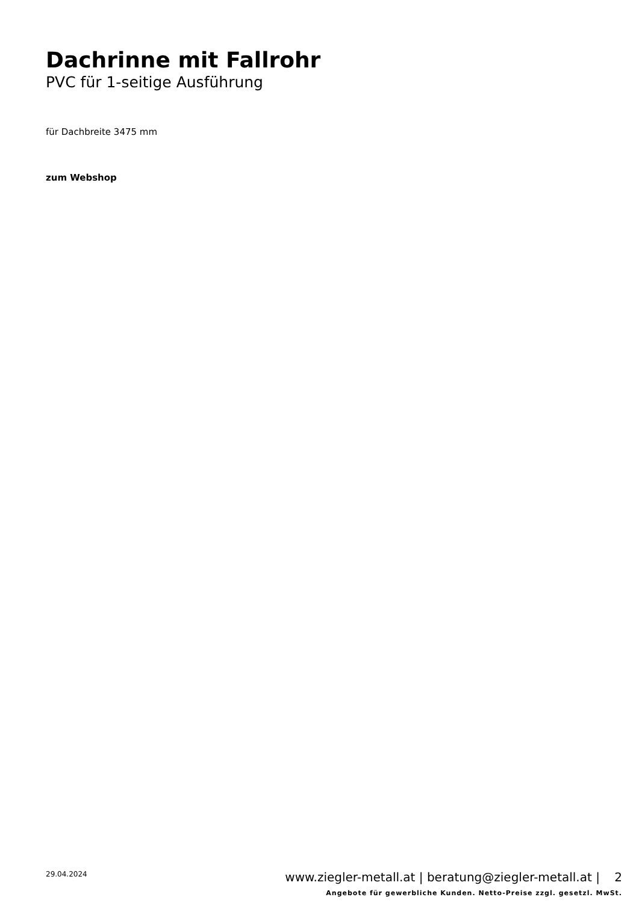Dachrinne mit Fallrohr
PVC für 1-seitige Ausführung
für Dachbreite 3475 mm
zum Webshop
29.04.2024
www.ziegler-metall.at | beratung@ziegler-metall.at | 2
Angebote für gewerbliche Kunden. Netto-Preise zzgl. gesetzl. MwSt.